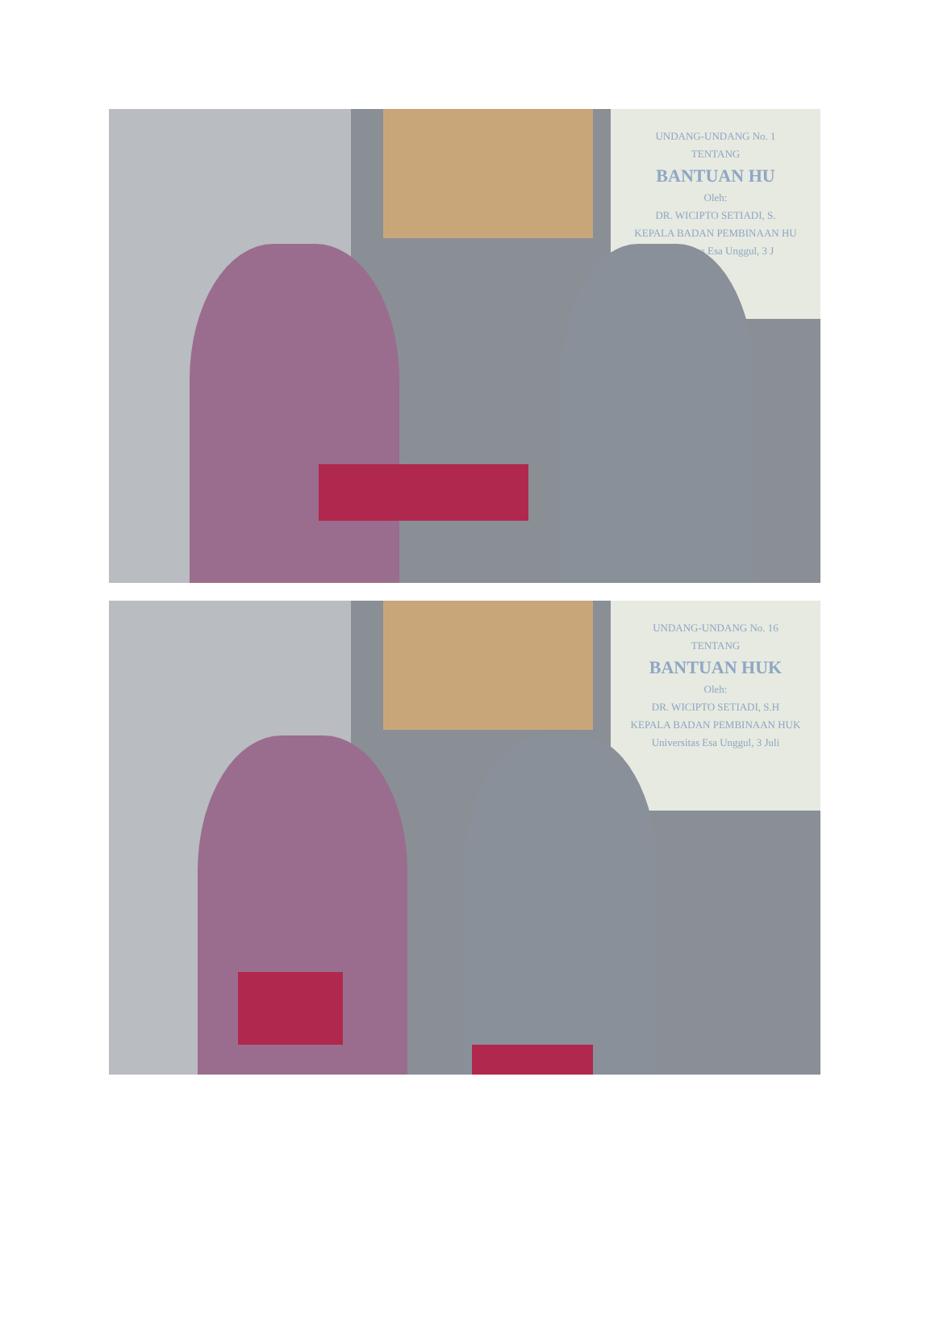UNDANG-UNDANG No. 1
TENTANG
BANTUAN HU
Oleh:
DR. WICIPTO SETIADI, S.
KEPALA BADAN PEMBINAAN HU
Universitas Esa Unggul, 3 J
UNDANG-UNDANG No. 16
TENTANG
BANTUAN HUK
Oleh:
DR. WICIPTO SETIADI, S.H
KEPALA BADAN PEMBINAAN HUK
Universitas Esa Unggul, 3 Juli